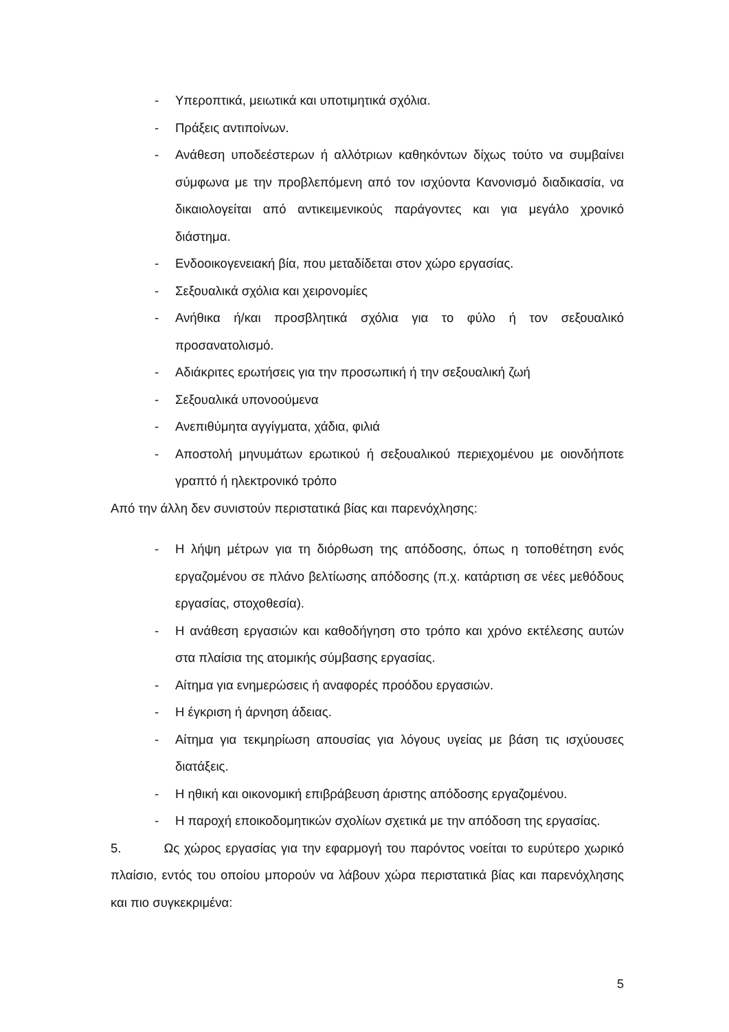- Υπεροπτικά, μειωτικά και υποτιμητικά σχόλια.
- Πράξεις αντιποίνων.
- Ανάθεση υποδεέστερων ή αλλότριων καθηκόντων δίχως τούτο να συμβαίνει σύμφωνα με την προβλεπόμενη από τον ισχύοντα Κανονισμό διαδικασία, να δικαιολογείται από αντικειμενικούς παράγοντες και για μεγάλο χρονικό διάστημα.
- Ενδοοικογενειακή βία, που μεταδίδεται στον χώρο εργασίας.
- Σεξουαλικά σχόλια και χειρονομίες
- Ανήθικα ή/και προσβλητικά σχόλια για το φύλο ή τον σεξουαλικό προσανατολισμό.
- Αδιάκριτες ερωτήσεις για την προσωπική ή την σεξουαλική ζωή
- Σεξουαλικά υπονοούμενα
- Ανεπιθύμητα αγγίγματα, χάδια, φιλιά
- Αποστολή μηνυμάτων ερωτικού ή σεξουαλικού περιεχομένου με οιονδήποτε γραπτό ή ηλεκτρονικό τρόπο
Από την άλλη δεν συνιστούν περιστατικά βίας και παρενόχλησης:
- Η λήψη μέτρων για τη διόρθωση της απόδοσης, όπως η τοποθέτηση ενός εργαζομένου σε πλάνο βελτίωσης απόδοσης (π.χ. κατάρτιση σε νέες μεθόδους εργασίας, στοχοθεσία).
- Η ανάθεση εργασιών και καθοδήγηση στο τρόπο και χρόνο εκτέλεσης αυτών στα πλαίσια της ατομικής σύμβασης εργασίας.
- Αίτημα για ενημερώσεις ή αναφορές προόδου εργασιών.
- Η έγκριση ή άρνηση άδειας.
- Αίτημα για τεκμηρίωση απουσίας για λόγους υγείας με βάση τις ισχύουσες διατάξεις.
- Η ηθική και οικονομική επιβράβευση άριστης απόδοσης εργαζομένου.
- Η παροχή εποικοδομητικών σχολίων σχετικά με την απόδοση της εργασίας.
5. Ως χώρος εργασίας για την εφαρμογή του παρόντος νοείται το ευρύτερο χωρικό πλαίσιο, εντός του οποίου μπορούν να λάβουν χώρα περιστατικά βίας και παρενόχλησης και πιο συγκεκριμένα:
5